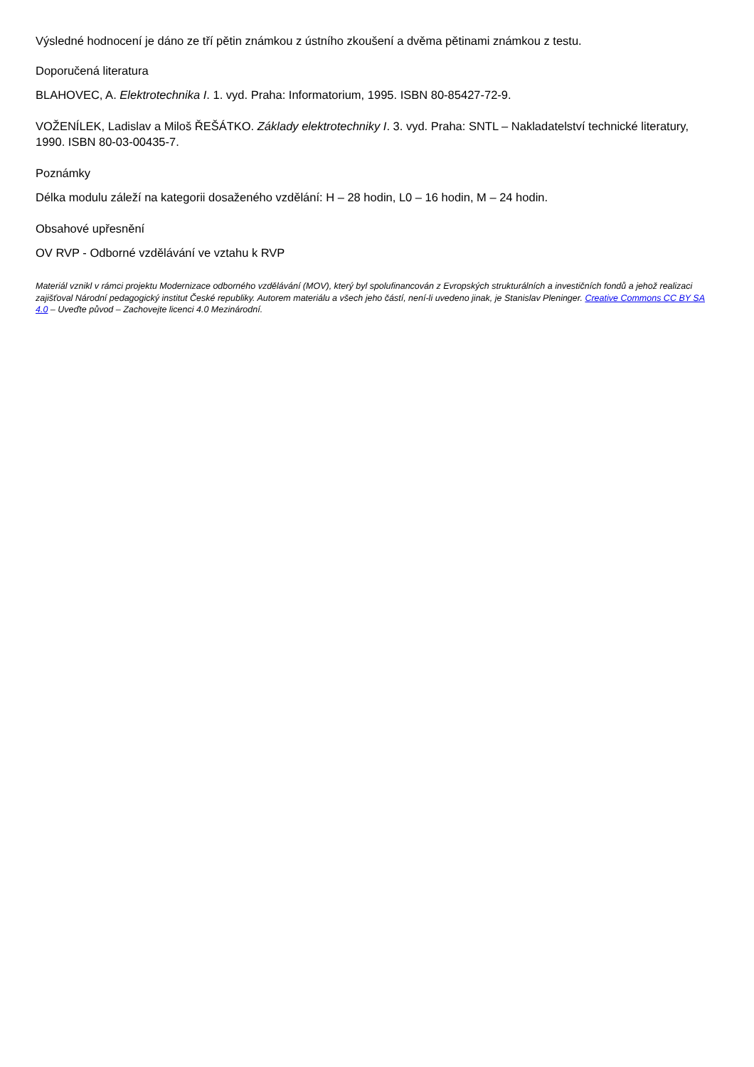Výsledné hodnocení je dáno ze tří pětin známkou z ústního zkoušení a dvěma pětinami známkou z testu.
Doporučená literatura
BLAHOVEC, A. Elektrotechnika I. 1. vyd. Praha: Informatorium, 1995. ISBN 80-85427-72-9.
VOŽENÍLEK, Ladislav a Miloš ŘEŠÁTKO. Základy elektrotechniky I. 3. vyd. Praha: SNTL – Nakladatelství technické literatury, 1990. ISBN 80-03-00435-7.
Poznámky
Délka modulu záleží na kategorii dosaženého vzdělání: H – 28 hodin, L0 – 16 hodin, M – 24 hodin.
Obsahové upřesnění
OV RVP - Odborné vzdělávání ve vztahu k RVP
Materiál vznikl v rámci projektu Modernizace odborného vzdělávání (MOV), který byl spolufinancován z Evropských strukturálních a investičních fondů a jehož realizaci zajišťoval Národní pedagogický institut České republiky. Autorem materiálu a všech jeho částí, není-li uvedeno jinak, je Stanislav Pleninger. Creative Commons CC BY SA 4.0 – Uveďte původ – Zachovejte licenci 4.0 Mezinárodní.